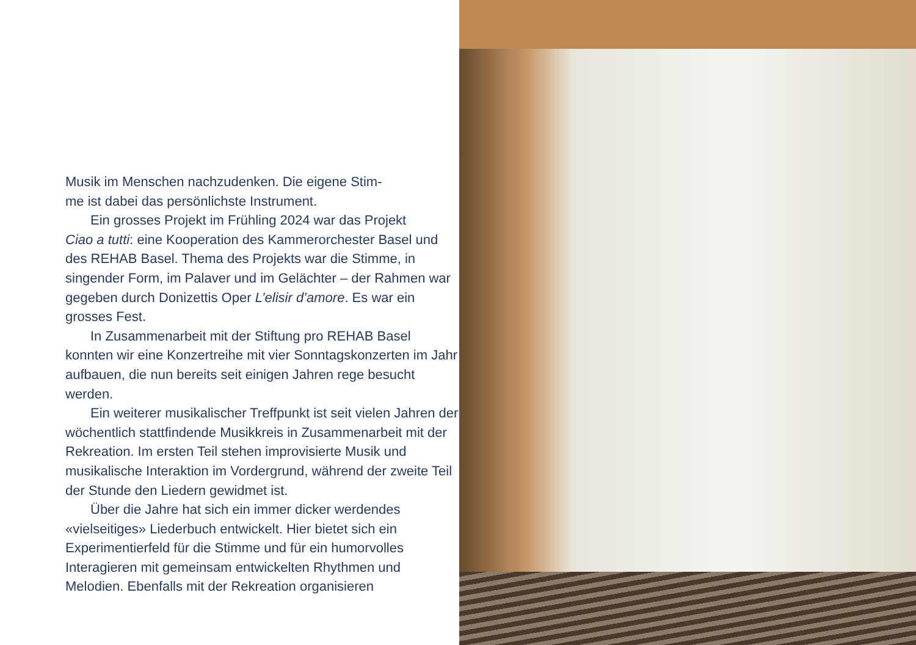Musik im Menschen nachzudenken. Die eigene Stim-
me ist dabei das persönlichste Instrument.
Ein grosses Projekt im Frühling 2024 war das Projekt
Ciao a tutti: eine Kooperation des Kammerorchester Basel und des REHAB Basel. Thema des Projekts war die Stimme, in singender Form, im Palaver und im Gelächter – der Rahmen war gegeben durch Donizettis Oper L’elisir d’amore. Es war ein grosses Fest.
In Zusammenarbeit mit der Stiftung pro REHAB Basel konnten wir eine Konzertreihe mit vier Sonntagskonzerten im Jahr aufbauen, die nun bereits seit einigen Jahren rege besucht werden.
Ein weiterer musikalischer Treffpunkt ist seit vielen Jahren der wöchentlich stattfindende Musikkreis in Zusammenarbeit mit der Rekreation. Im ersten Teil stehen improvisierte Musik und musikalische Interaktion im Vordergrund, während der zweite Teil der Stunde den Liedern gewidmet ist.
Über die Jahre hat sich ein immer dicker werdendes «vielseitiges» Liederbuch entwickelt. Hier bietet sich ein Experimentierfeld für die Stimme und für ein humorvolles Interagieren mit gemeinsam entwickelten Rhythmen und Melodien. Ebenfalls mit der Rekreation organisieren